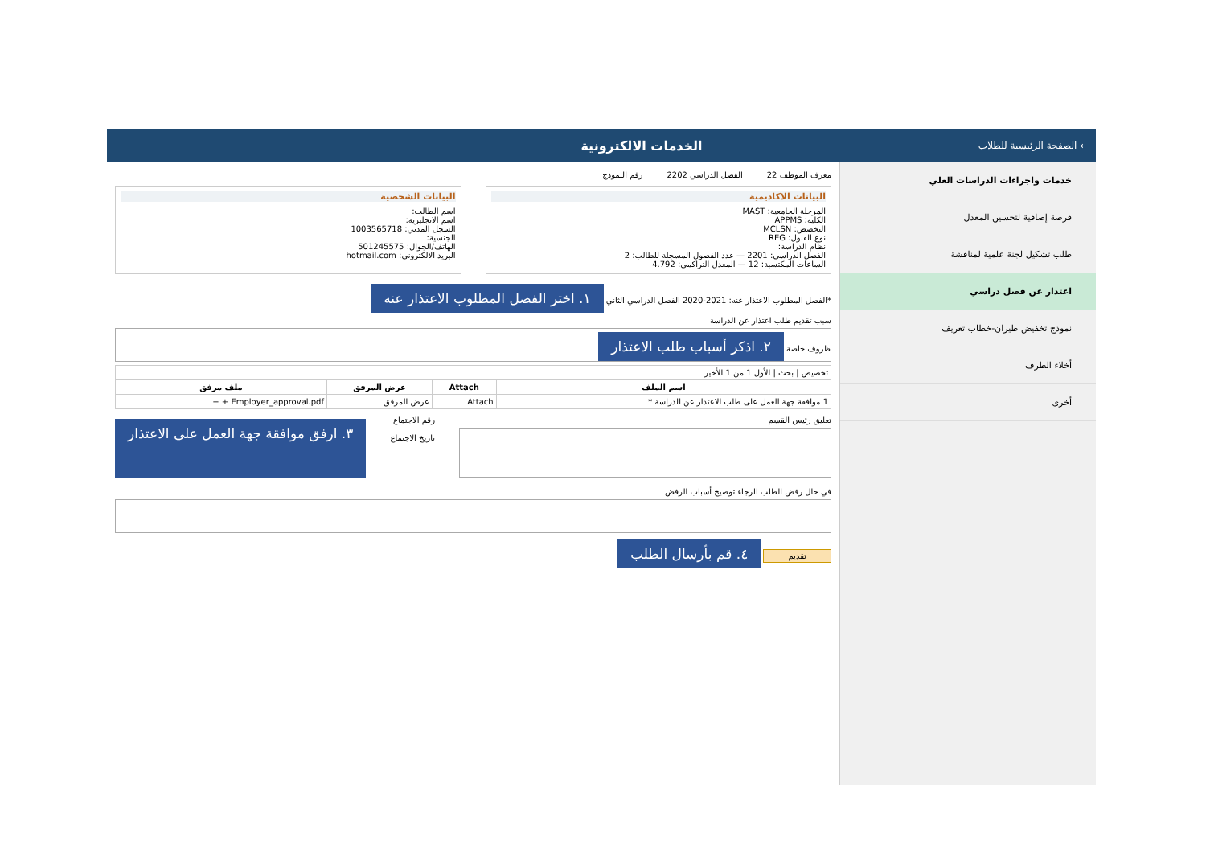› الصفحة الرئيسية للطلاب
الخدمات الالكترونية
خدمات واجراءات الدراسات العلي
فرصة إضافية لتحسين المعدل
طلب تشكيل لجنة علمية لمناقشة
اعتذار عن فصل دراسي
نموذج تخفيض طيران-خطاب تعريف
أخلاء الطرف
أخرى
معرف الموظف 22 الفصل الدراسي 2202 رقم النموذج
البيانات الاكاديمية
المرحلة الجامعية: MAST
الكلية: APPMS
التخصص: MCLSN
نوع القبول: REG
نظام الدراسة:
الفصل الدراسي: 2201 — عدد الفصول المسجلة للطالب: 2
الساعات المكتسبة: 12 — المعدل التراكمي: 4.792
البيانات الشخصية
اسم الطالب:
اسم الانجليزية:
السجل المدني: 1003565718
الجنسية:
الهاتف/الجوال: 501245575
البريد الالكتروني: hotmail.com
*الفصل المطلوب الاعتذار عنه: 2021-2020 الفصل الدراسي الثاني ١. اختر الفصل المطلوب الاعتذار عنه
سبب تقديم طلب اعتذار عن الدراسة
ظروف خاصة ٢. اذكر أسباب طلب الاعتذار
| تخصيص / بحث / الأول 1 من 1 الأخير | | | |
| اسم الملف | Attach | عرض المرفق | ملف مرفق |
| 1 موافقة جهة العمل على طلب الاعتذار عن الدراسة * | Attach | عرض المرفق | Employer_approval.pdf + − |
تعليق رئيس القسم رقم الاجتماع
تاريخ الاجتماع
٣. ارفق موافقة جهة العمل على الاعتذار
في حال رفض الطلب الرجاء توضيح أسباب الرفض
تقديم ٤. قم بأرسال الطلب